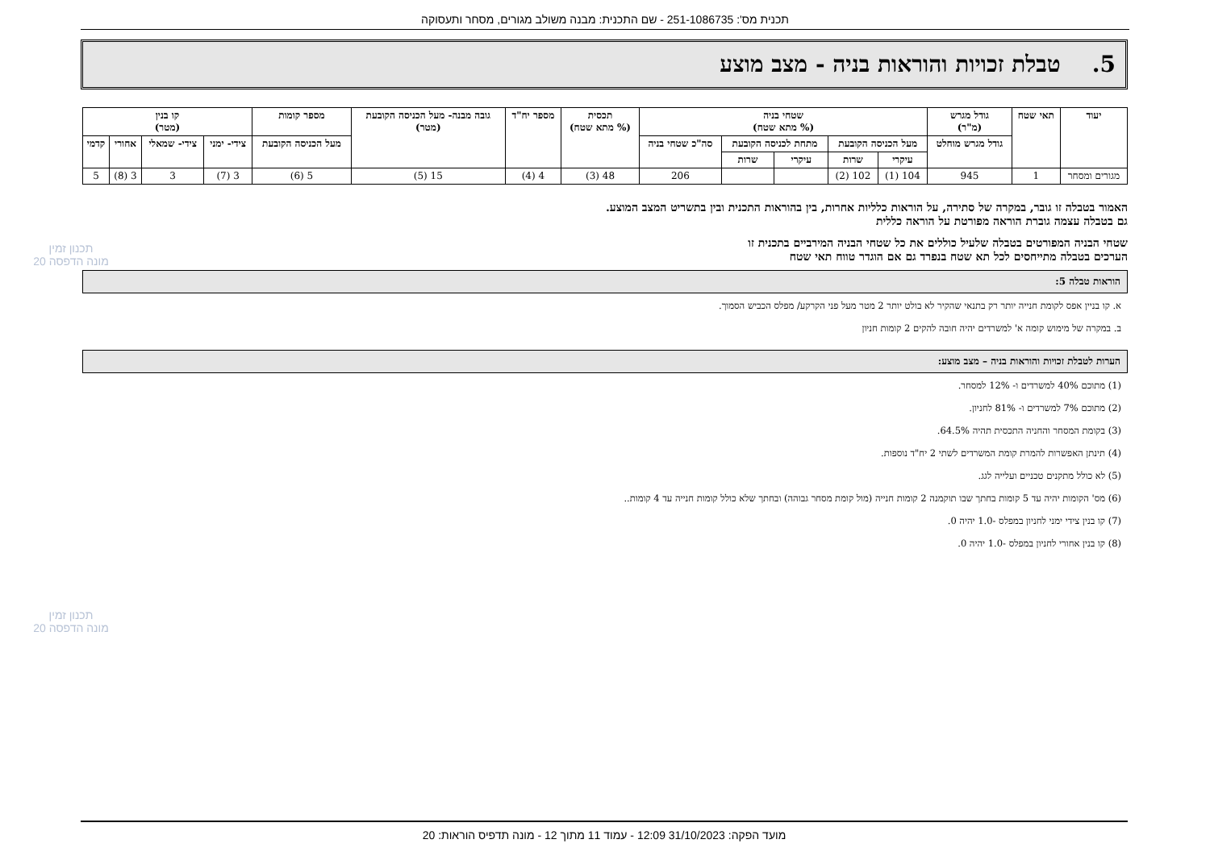תכנית מס': 251-1086735 - שם התכנית: מבנה משולב מגורים, מסחר ותעסוקה
5. טבלת זכויות והוראות בניה - מצב מוצע
| יעוד | תאי שטח | גודל מגרש (מ"ר) | שטחי בניה (% מתא שטח) | | | | | תכסית (% מתא שטח) | מספר יח"ד | גובה מבנה- מעל הכניסה הקובעת (מטר) | מספר קומות | קו בנין (מטר) | | | |
| --- | --- | --- | --- | --- | --- | --- | --- | --- | --- | --- | --- | --- | --- | --- | --- |
| | | גודל מגרש מוחלט | מעל הכניסה הקובעת | | מתחת לכניסה הקובעת | | סה"כ שטחי בניה | | | | מעל הכניסה הקובעת | צידי- ימני | צידי- שמאלי | אחורי | קדמי |
| | | | עיקרי | שרות | עיקרי | שרות | | | | | | | | | |
| מגורים ומסחר | 1 | 945 | 104 (1) | 102 (2) | | | 206 | 48 (3) | 4 (4) | 15 (5) | 5 (6) | 3 (7) | 3 | 3 (8) | 5 |
האמור בטבלה זו גובר, במקרה של סתירה, על הוראות כלליות אחרות, בין בהוראות התכנית ובין בתשריט המצב המוצע.
גם בטבלה עצמה גוברת הוראה מפורטת על הוראה כללית
שטחי הבניה המפורטים בטבלה שלעיל כוללים את כל שטחי הבניה המירביים בתכנית זו
הערכים בטבלה מתייחסים לכל תא שטח בנפרד גם אם הוגדר טווח תאי שטח
הוראות טבלה 5:
א. קו בניין אפס לקומת חנייה יותר רק בתנאי שהקיר לא בולט יותר 2 מטר מעל פני הקרקע/ מפלס הכביש הסמוך.
ב. במקרה של מימוש קומה א' למשרדים יהיה חובה להקים 2 קומות חניון
הערות לטבלת זכויות והוראות בניה – מצב מוצע:
(1) מתוכם 40% למשרדים ו- 12% למסחר.
(2) מתוכם 7% למשרדים ו- 81% לחניון.
(3) בקומת המסחר והחניה התכסית תהיה 64.5%.
(4) תינתן האפשרות להמרת קומת המשרדים לשתי 2 יח"ד נוספות.
(5) לא כולל מתקנים טכניים ועלייה לגג.
(6) מס' הקומות יהיה עד 5 קומות בחתך שבו תוקמנה 2 קומות חנייה (מול קומת מסחר גבוהה) ובחתך שלא כולל קומות חנייה עד 4 קומות..
(7) קו בנין צידי ימני לחניון במפלס -1.0 יהיה 0.
(8) קו בנין אחורי לחניון במפלס -1.0 יהיה 0.
תכנון זמין
מונה הדפסה 20
תכנון זמין
מונה הדפסה 20
מועד הפקה: 31/10/2023 12:09 - עמוד 11 מתוך 12 - מונה תדפיס הוראות: 20